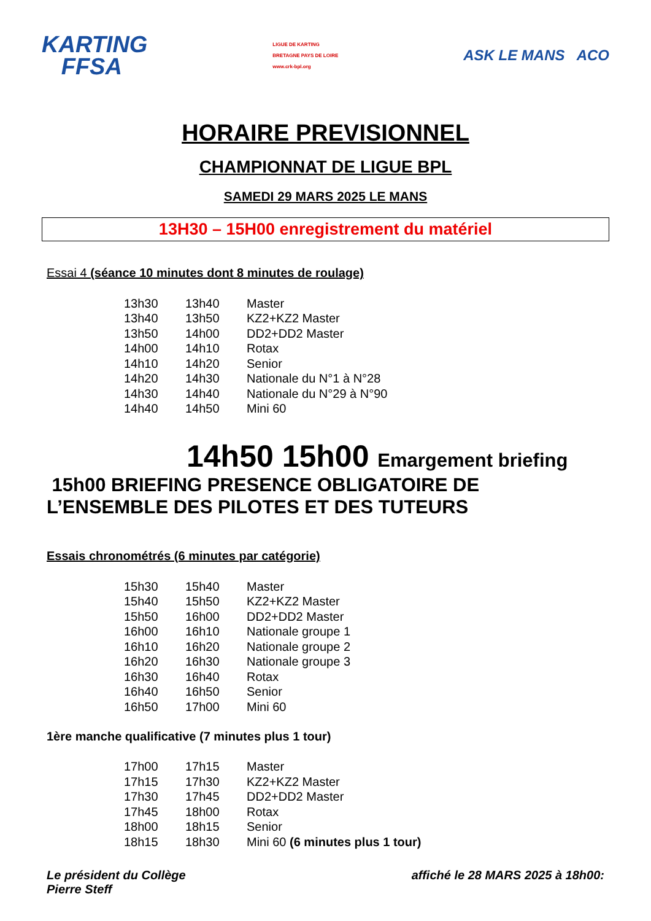KARTING
FFSA
LIGUE DE KARTING
BRETAGNE PAYS DE LOIRE
www.crk-bpl.org
ASK LE MANS ACO
HORAIRE PREVISIONNEL
CHAMPIONNAT DE LIGUE BPL
SAMEDI 29 MARS 2025 LE MANS
13H30 – 15H00 enregistrement du matériel
Essai 4 (séance 10 minutes dont 8 minutes de roulage)
| 13h30 | 13h40 | Master |
| 13h40 | 13h50 | KZ2+KZ2 Master |
| 13h50 | 14h00 | DD2+DD2 Master |
| 14h00 | 14h10 | Rotax |
| 14h10 | 14h20 | Senior |
| 14h20 | 14h30 | Nationale du N°1 à N°28 |
| 14h30 | 14h40 | Nationale du N°29 à N°90 |
| 14h40 | 14h50 | Mini 60 |
14h50 15h00 Emargement briefing
15h00 BRIEFING PRESENCE OBLIGATOIRE DE
L’ENSEMBLE DES PILOTES ET DES TUTEURS
Essais chronométrés (6 minutes par catégorie)
| 15h30 | 15h40 | Master |
| 15h40 | 15h50 | KZ2+KZ2 Master |
| 15h50 | 16h00 | DD2+DD2 Master |
| 16h00 | 16h10 | Nationale groupe 1 |
| 16h10 | 16h20 | Nationale groupe 2 |
| 16h20 | 16h30 | Nationale groupe 3 |
| 16h30 | 16h40 | Rotax |
| 16h40 | 16h50 | Senior |
| 16h50 | 17h00 | Mini 60 |
1ère manche qualificative (7 minutes plus 1 tour)
| 17h00 | 17h15 | Master |
| 17h15 | 17h30 | KZ2+KZ2 Master |
| 17h30 | 17h45 | DD2+DD2 Master |
| 17h45 | 18h00 | Rotax |
| 18h00 | 18h15 | Senior |
| 18h15 | 18h30 | Mini 60 (6 minutes plus 1 tour) |
Le président du Collège
Pierre Steff
affiché le 28 MARS 2025 à 18h00: